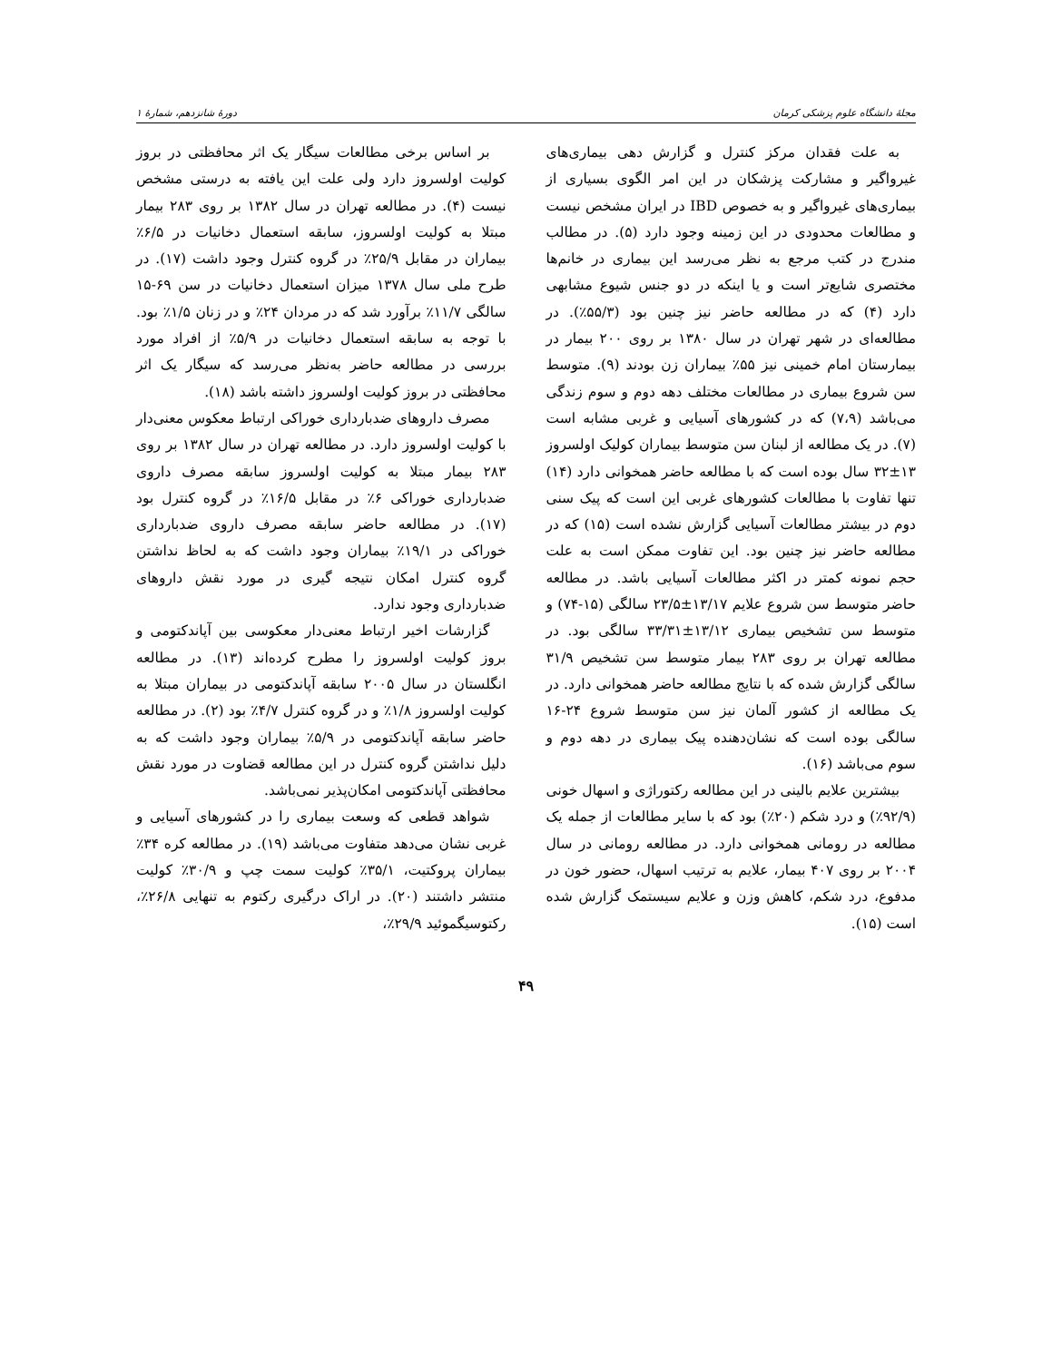مجلهٔ دانشگاه علوم پزشکی کرمان دورهٔ شانزدهم، شمارهٔ ۱
به علت فقدان مرکز کنترل و گزارش دهی بیماری‌های غیرواگیر و مشارکت پزشکان در این امر الگوی بسیاری از بیماری‌های غیرواگیر و به خصوص IBD در ایران مشخص نیست و مطالعات محدودی در این زمینه وجود دارد (۵). در مطالب مندرج در کتب مرجع به نظر می‌رسد این بیماری در خانم‌ها مختصری شایع‌تر است و یا اینکه در دو جنس شیوع مشابهی دارد (۴) که در مطالعه حاضر نیز چنین بود (۵۵/۳٪). در مطالعه‌ای در شهر تهران در سال ۱۳۸۰ بر روی ۲۰۰ بیمار در بیمارستان امام خمینی نیز ۵۵٪ بیماران زن بودند (۹). متوسط سن شروع بیماری در مطالعات مختلف دهه دوم و سوم زندگی می‌باشد (۷،۹) که در کشورهای آسیایی و غربی مشابه است (۷). در یک مطالعه از لبنان سن متوسط بیماران کولیک اولسروز ۱۳±۳۲ سال بوده است که با مطالعه حاضر همخوانی دارد (۱۴) تنها تفاوت با مطالعات کشورهای غربی این است که پیک سنی دوم در بیشتر مطالعات آسیایی گزارش نشده است (۱۵) که در مطالعه حاضر نیز چنین بود. این تفاوت ممکن است به علت حجم نمونه کمتر در اکثر مطالعات آسیایی باشد. در مطالعه حاضر متوسط سن شروع علایم ۱۳/۱۷±۲۳/۵ سالگی (۱۵-۷۴) و متوسط سن تشخیص بیماری ۱۳/۱۲±۳۳/۳۱ سالگی بود. در مطالعه تهران بر روی ۲۸۳ بیمار متوسط سن تشخیص ۳۱/۹ سالگی گزارش شده که با نتایج مطالعه حاضر همخوانی دارد. در یک مطالعه از کشور آلمان نیز سن متوسط شروع ۲۴-۱۶ سالگی بوده است که نشان‌دهنده پیک بیماری در دهه دوم و سوم می‌باشد (۱۶).
بیشترین علایم بالینی در این مطالعه رکتوراژی و اسهال خونی (۹۲/۹٪) و درد شکم (۲۰٪) بود که با سایر مطالعات از جمله یک مطالعه در رومانی همخوانی دارد. در مطالعه رومانی در سال ۲۰۰۴ بر روی ۴۰۷ بیمار، علایم به ترتیب اسهال، حضور خون در مدفوع، درد شکم، کاهش وزن و علایم سیستمک گزارش شده است (۱۵).
بر اساس برخی مطالعات سیگار یک اثر محافظتی در بروز کولیت اولسروز دارد ولی علت این یافته به درستی مشخص نیست (۴). در مطالعه تهران در سال ۱۳۸۲ بر روی ۲۸۳ بیمار مبتلا به کولیت اولسروز، سابقه استعمال دخانیات در ۶/۵٪ بیماران در مقابل ۲۵/۹٪ در گروه کنترل وجود داشت (۱۷). در طرح ملی سال ۱۳۷۸ میزان استعمال دخانیات در سن ۶۹-۱۵ سالگی ۱۱/۷٪ برآورد شد که در مردان ۲۴٪ و در زنان ۱/۵٪ بود. با توجه به سابقه استعمال دخانیات در ۵/۹٪ از افراد مورد بررسی در مطالعه حاضر به‌نظر می‌رسد که سیگار یک اثر محافظتی در بروز کولیت اولسروز داشته باشد (۱۸).
مصرف داروهای ضدبارداری خوراکی ارتباط معکوس معنی‌دار با کولیت اولسروز دارد. در مطالعه تهران در سال ۱۳۸۲ بر روی ۲۸۳ بیمار مبتلا به کولیت اولسروز سابقه مصرف داروی ضدبارداری خوراکی ۶٪ در مقابل ۱۶/۵٪ در گروه کنترل بود (۱۷). در مطالعه حاضر سابقه مصرف داروی ضدبارداری خوراکی در ۱۹/۱٪ بیماران وجود داشت که به لحاظ نداشتن گروه کنترل امکان نتیجه گیری در مورد نقش داروهای ضدبارداری وجود ندارد.
گزارشات اخیر ارتباط معنی‌دار معکوسی بین آپاندکتومی و بروز کولیت اولسروز را مطرح کرده‌اند (۱۳). در مطالعه انگلستان در سال ۲۰۰۵ سابقه آپاندکتومی در بیماران مبتلا به کولیت اولسروز ۱/۸٪ و در گروه کنترل ۴/۷٪ بود (۲). در مطالعه حاضر سابقه آپاندکتومی در ۵/۹٪ بیماران وجود داشت که به دلیل نداشتن گروه کنترل در این مطالعه قضاوت در مورد نقش محافظتی آپاندکتومی امکان‌پذیر نمی‌باشد.
شواهد قطعی که وسعت بیماری را در کشورهای آسیایی و غربی نشان می‌دهد متفاوت می‌باشد (۱۹). در مطالعه کره ۳۴٪ بیماران پروکتیت، ۳۵/۱٪ کولیت سمت چپ و ۳۰/۹٪ کولیت منتشر داشتند (۲۰). در اراک درگیری رکتوم به تنهایی ۲۶/۸٪، رکتوسیگموئید ۲۹/۹٪،
۴۹